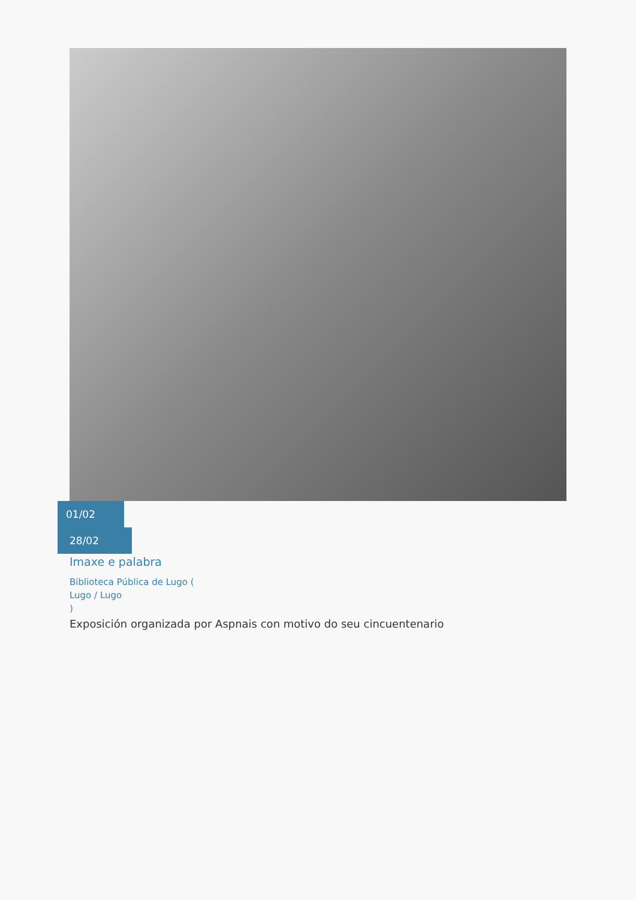01/02
28/02
Imaxe e palabra
Biblioteca Pública de Lugo (
Lugo / Lugo
)
Exposición organizada por Aspnais con motivo do seu cincuentenario